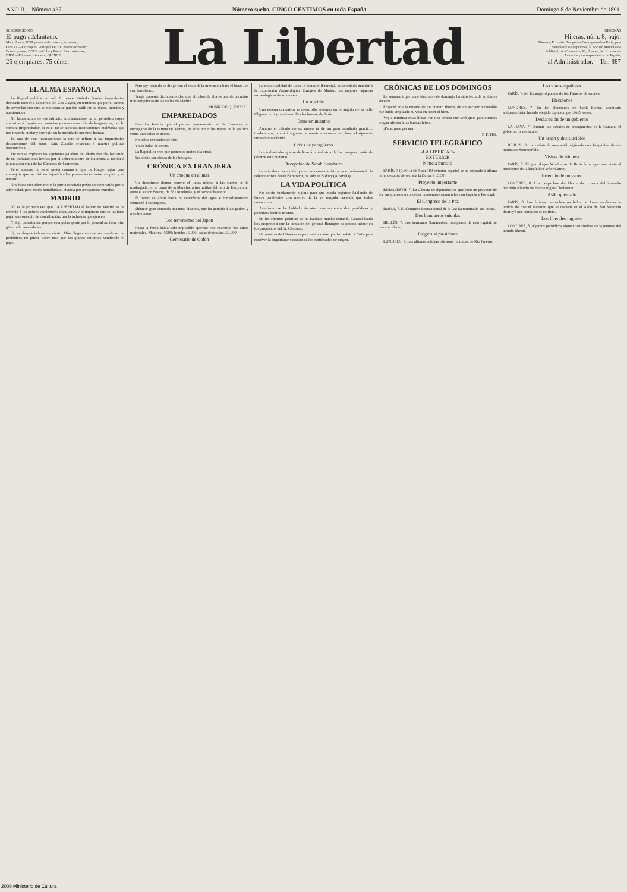AÑO II.—Número 437 Número suelto, CINCO CÉNTIMOS en toda España Domingo 8 de Noviembre de 1891.
SUSCRIPCIONES
El pago adelantado.
Madrid, mes, UNA peseta.—Provincias, trimestre, CINCO.—Extranjero: Portugal, OCHO pesetas trimestre. Demás puntos, DOCE.—Cuba y Puerto Rico, trimestre, DIEZ.—Filipinas, trimestre, QUINCE.
25 ejemplares, 75 cénts.
La Libertad
OFICINAS
Hileras, núm. 8, bajo.
Director, D. Javier Betegón.—Corresponsal en París, para anuncios y suscripciones, la Société Mutuelle de Publicité, rue Caumartin, 61; director, Mr. Lorette.—Anuncios y correspondencia en España,
al Administrador.—Tel. 887
EL ALMA ESPAÑOLA
Le Rappel publica un artículo breve, titulado Paroles imprudentes dedicado todo él á hablar del Sr. Cos Gayón, en términos que por el exceso de severidad con que se enuncian se pueden calificar de duros, injustos y apasionados.
No habíaríamos de ese artículo, aun tratándose de un periódico cuyas simpatías á España son notorias y cuya corrección de lenguaje es, por lo común, irreprochable, si en él no se hiciesen insinuaciones malévolas que nos importa anotar y corregir, en la medida de nuestras fuerzas.
Es una de esas insinuaciones la que se refiere á las imprudentes declaraciones del señor Ruiz Zorrilla relativas á nuestra política internacional.
Por eso se explican las siguientes palabras del diario francés, hablando de las declaraciones hechas por el señor ministro de Hacienda al recibir á la junta directiva de las Cámaras de Comercio.
Pero, además, no es el mejor camino el que Le Rappel sigue para conseguir que se disipen injustificadas prevenciones entre su país y el nuestro.
Nos basta con afirmar que la patria española podrá ser combatida por la adversidad, pero jamás humillada ni abatida por arrogancias extrañas.
MADRID
No es la primera vez que LA LIBERTAD al hablar de Madrid se ha referido á los pobres vendedores ambulantes y al impuesto que se les hace pagar en concepto de contribución, por la industria que ejercen.
Y digo perentorias, porque esta pobre gente por lo general no tiene otro género de necesidades.
Si, es desgraciadamente cierto. Días llegan en que un vendedor de periódicos no puede hacer más que los quince céntimos vendiendo el papel.
Pero ¡ay! cuando se dirige con el resto de la mercancía bajo el brazo, ya casi famélico...
Tenga presente dicha autoridad que el cobro de ella es una de las notas más antipáticas de las calles de Madrid.
J. MUÑIZ DE QUEVEDO.
EMPAREDADOS
Dice La Justicia que el primer pensamiento del Sr. Cánovas, al encargarse de la cartera de Marina, ha sido poner los mares de la política como una balsa de aceite.
No había necesidad de ello.
Y una balsa de aceite.
La República cree que ponemos motes á la crisis.
Sea dicho sin ofensa de los besugos.
CRÓNICA EXTRANJERA
Un choque en el mar
Un desastroso drama ocurrió el lunes último á las cuatro de la madrugada, en el canal de la Mancha, á tres millas del faro de Eddystone, entre el vapor Boston, de 881 toneladas, y el barco Chastrood.
El barco se abrió hasta la superficie del agua é inmediatamente comenzó á sumergirse.
Siéntese gran simpatía por miss Hiscoks, que ha perdido á sus padres y á su hermano.
Los terremotos del Japón
Hasta la fecha había sido imposible apreciar con exactitud los daños materiales. Muertos, 4.000; heridos, 5.000; casas destruidas, 50.000.
Centenario de Colón
La municipalidad de Lons-le-Saulnier (Francia), ha acordado mandar á la Exposición Arqueológica Europea de Madrid, las mejores riquezas arqueológicas de su museo.
Un suicidio
Una escena dramática se desarrolló anteayer en el ángulo de la calle Clignancourt y boulevard Rochechouart, de París.
Entretenimientos
Aunque el cálculo no es nuevo ni de un gran resultado práctico, trasladamos, por si á algunos de nuestros lectores les place, el siguiente curiosísimo cálculo.
Crisis de paragüeros
Los industriales que se dedican á la industria de los paraguas, están de pésame este invierno.
Decepción de Sarah Bernhardt
La más dura decepción que en su carrera artística ha experimentado la célebre artista Sarah Bernhardt, ha sido en Sidney (Australia).
LA VIDA POLÍTICA
No existe fundamento alguno para que pueda seguirse hablando de lances pendientes con motivo de la ya zanjada cuestión que todos conocemos.
Asimismo se ha hablado de otra cuestión entre dos periódicos y podemos decir lo mismo.
En los círculos políticos se ha hablado mucho como El Liberal había hoy respecto á que la dimisión del general Beránger ha podido influir en los propósitos del Sr. Cánovas.
El ministro de Ultramar espera varios datos que ha pedido á Cuba para resolver la importante cuestión de los certificados de origen.
CRÓNICAS DE LOS DOMINGOS
La semana á que pone término este domingo ha sido fecunda en tristes sucesos.
Empezó con la muerte de un literato ilustre, de un anciano venerable que había empleado su vida en hacer el bien.
Voy á terminar estas líneas con una noticia que será grata para cuantos tengan afición á las buenas letras.
¡Pace, pace per ora!
P. P. TIN.
SERVICIO TELEGRÁFICO
«LA LIBERTAD»
EXTERIOR
Noticia bursátil
PARÍS, 7 (5,30 t.) El 4 por 100 exterior español se ha cotizado á última hora, después de cerrada la Bolsa, á 65,50.
Proyecto importante
BUDAPESTH, 7. La Cámara de diputados ha aprobado un proyecto de ley encaminado á concertar convenios comerciales con España y Portugal.
El Congreso de la Paz
ROMA, 7. El Congreso internacional de la Paz ha terminado sus tareas.
Dos banqueros suicidas
BERLÍN, 7. Los hermanos Sommerfeld banqueros de esta capital, se han suicidado.
Elogios al presidente
LONDRES, 7. Las últimas noticias oficiosas recibidas de Río Janeiro.
Los vinos españoles
PARÍS, 7. M. Escange, diputado de los Pirineos Orientales.
Elecciones
LONDRES, 7. En las elecciones de Cork Flavin, candidato antiparnellista, ha sido elegido diputado por 3.669 votos.
Declaración de un gobierno
LA HAYA, 7. Durante los debates de presupuestos en la Cámara, el gobierno ha declarado.
Un krach y dos suicidios
BERLÍN, 8. La catástrofe mercantil originada con la quiebra de los hermanos Sommerfeld.
Visitas de etiqueta
PARÍS, 8. El gran duque Wladimiro de Rusia hizo ayer una visita al presidente de la República señor Carnot.
Incendio de un vapor
LONDRES, 8. Los despachos del Havre dan cuenta del incendio ocurrido á bordo del buque inglés Chollerton.
Asilo quemado
PARÍS, 8. Los últimos despachos recibidos de Arras confirman la noticia de que el incendio que se declaró en el Asilo de San Vesancio destruyó por completo el edificio.
Los liberales ingleses
LONDRES, 8. Algunos periódicos siguen ocupándose de la jefatura del partido liberal.
2009 Ministerio de Cultura